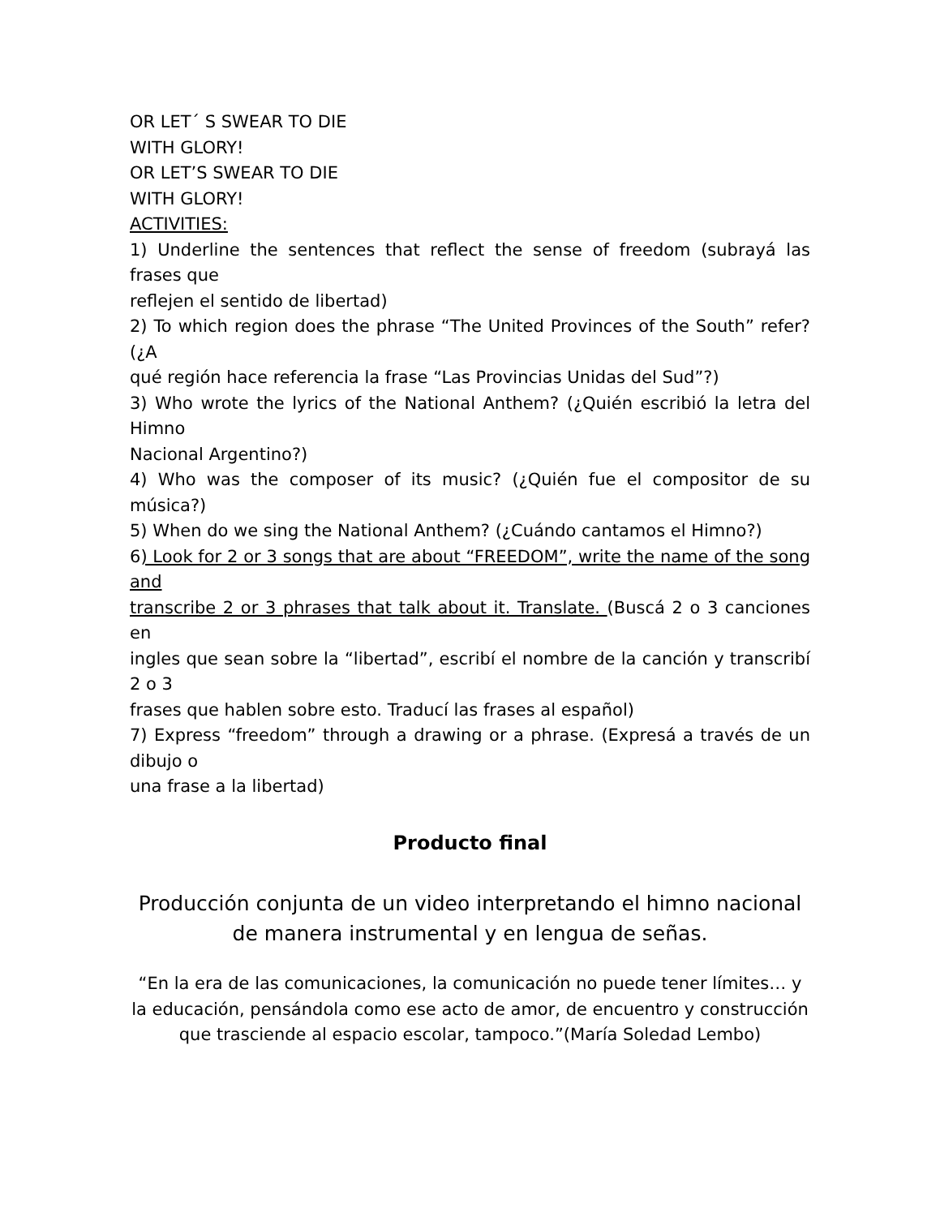OR LET´ S SWEAR TO DIE
WITH GLORY!
OR LET’S SWEAR TO DIE
WITH GLORY!
ACTIVITIES:
1) Underline the sentences that reflect the sense of freedom (subrayá las frases que
reflejen el sentido de libertad)
2) To which region does the phrase “The United Provinces of the South” refer? (¿A
qué región hace referencia la frase “Las Provincias Unidas del Sud”?)
3) Who wrote the lyrics of the National Anthem? (¿Quién escribió la letra del Himno
Nacional Argentino?)
4) Who was the composer of its music? (¿Quién fue el compositor de su música?)
5) When do we sing the National Anthem? (¿Cuándo cantamos el Himno?)
6) Look for 2 or 3 songs that are about “FREEDOM”, write the name of the song and
transcribe 2 or 3 phrases that talk about it. Translate. (Buscá 2 o 3 canciones en
ingles que sean sobre la “libertad”, escribí el nombre de la canción y transcribí 2 o 3
frases que hablen sobre esto. Traducí las frases al español)
7) Express “freedom” through a drawing or a phrase. (Expresá a través de un dibujo o
una frase a la libertad)
Producto final
Producción conjunta de un video interpretando el himno nacional de manera instrumental y en lengua de señas.
“En la era de las comunicaciones, la comunicación no puede tener límites… y la educación, pensándola como ese acto de amor, de encuentro y construcción que trasciende al espacio escolar, tampoco.”(María Soledad Lembo)